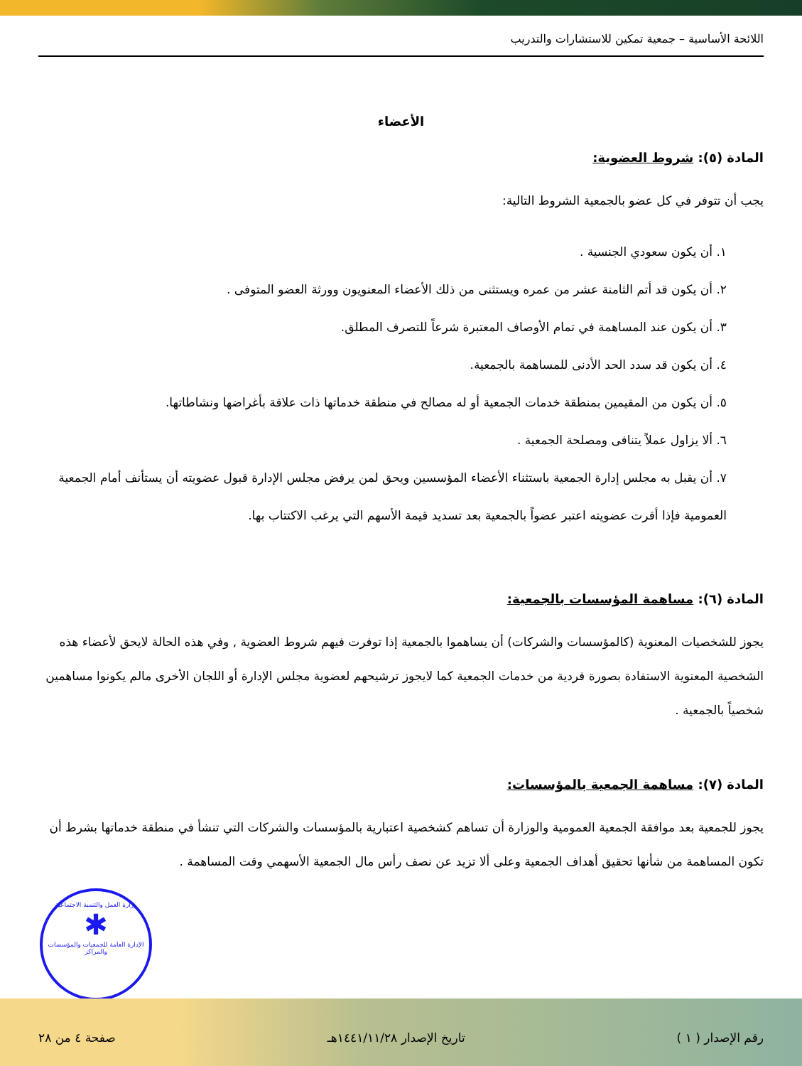اللائحة الأساسية – جمعية تمكين للاستشارات والتدريب
الأعضاء
المادة (٥): شروط العضوية:
يجب أن تتوفر في كل عضو بالجمعية الشروط التالية:
١. أن يكون سعودي الجنسية .
٢. أن يكون قد أتم الثامنة عشر من عمره ويستثنى من ذلك الأعضاء المعنويون وورثة العضو المتوفى .
٣. أن يكون عند المساهمة في تمام الأوصاف المعتبرة شرعاً للتصرف المطلق.
٤. أن يكون قد سدد الحد الأدنى للمساهمة بالجمعية.
٥. أن يكون من المقيمين بمنطقة خدمات الجمعية أو له مصالح في منطقة خدماتها ذات علاقة بأغراضها ونشاطاتها.
٦. ألا يزاول عملاً يتنافى ومصلحة الجمعية .
٧. أن يقبل به مجلس إدارة الجمعية باستثناء الأعضاء المؤسسين ويحق لمن يرفض مجلس الإدارة قبول عضويته أن يستأنف أمام الجمعية العمومية فإذا أقرت عضويته اعتبر عضواً بالجمعية بعد تسديد قيمة الأسهم التي يرغب الاكتتاب بها.
المادة (٦): مساهمة المؤسسات بالجمعية:
يجوز للشخصيات المعنوية (كالمؤسسات والشركات) أن يساهموا بالجمعية إذا توفرت فيهم شروط العضوية , وفي هذه الحالة لايحق لأعضاء هذه الشخصية المعنوية الاستفادة بصورة فردية من خدمات الجمعية كما لايجوز ترشيحهم لعضوية مجلس الإدارة أو اللجان الأخرى مالم يكونوا مساهمين شخصياً بالجمعية .
المادة (٧): مساهمة الجمعية بالمؤسسات:
يجوز للجمعية بعد موافقة الجمعية العمومية والوزارة أن تساهم كشخصية اعتبارية بالمؤسسات والشركات التي تنشأ في منطقة خدماتها بشرط أن تكون المساهمة من شأنها تحقيق أهداف الجمعية وعلى ألا تزيد عن نصف رأس مال الجمعية الأسهمي وقت المساهمة .
وزارة العمل والتنمية الاجتماعية
✱
الإدارة العامة للجمعيات والمؤسسات والمراكز
رقم الإصدار ( ١ ) تاريخ الإصدار ١٤٤١/١١/٢٨هـ صفحة ٤ من ٢٨